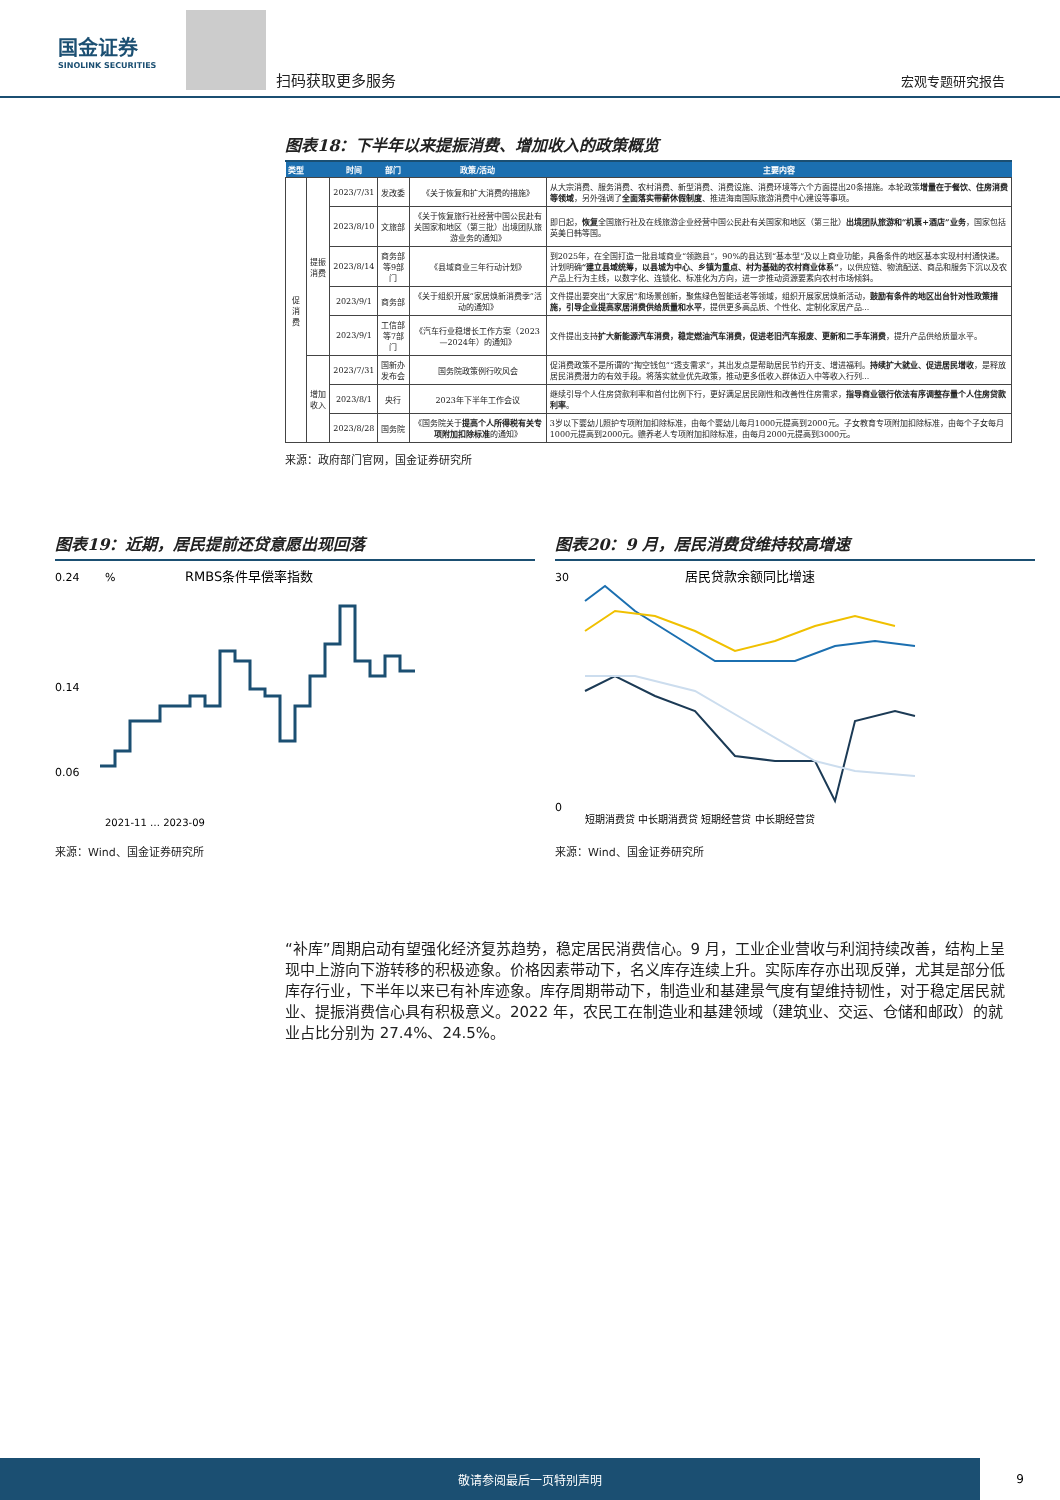国金证券
SINOLINK SECURITIES
扫码获取更多服务
宏观专题研究报告
图表18：下半年以来提振消费、增加收入的政策概览
| 类型 | | 时间 | 部门 | 政策/活动 | 主要内容 |
| --- | --- | --- | --- | --- | --- |
| 促消费 | 提振消费 | 2023/7/31 | 发改委 | 《关于恢复和扩大消费的措施》 | 从大宗消费、服务消费、农村消费、新型消费、消费设施、消费环境等六个方面提出20条措施。本轮政策 增量在于餐饮、住房消费等领域 ，另外强调了 全面落实带薪休假制度 、推进海南国际旅游消费中心建设等事项。 |
| | | 2023/8/10 | 文旅部 | 《关于恢复旅行社经营中国公民赴有关国家和地区（第三批）出境团队旅游业务的通知》 | 即日起， 恢复 全国旅行社及在线旅游企业经营中国公民赴有关国家和地区（第三批） 出境团队旅游和“机票+酒店”业务 ，国家包括英美日韩等国。 |
| | | 2023/8/14 | 商务部等9部门 | 《县域商业三年行动计划》 | 到2025年，在全国打造一批县域商业“领跑县”，90%的县达到“基本型”及以上商业功能，具备条件的地区基本实现村村通快递。计划明确 “建立县域统筹，以县城为中心、乡镇为重点、村为基础的农村商业体系” ，以供应链、物流配送、商品和服务下沉以及农产品上行为主线，以数字化、连锁化、标准化为方向，进一步推动资源要素向农村市场倾斜。 |
| | | 2023/9/1 | 商务部 | 《关于组织开展“家居焕新消费季”活动的通知》 | 文件提出要突出“大家居”和场景创新，聚焦绿色智能适老等领域，组织开展家居焕新活动， 鼓励有条件的地区出台针对性政策措施，引导企业提高家居消费供给质量和水平 ，提供更多高品质、个性化、定制化家居产品... |
| | | 2023/9/1 | 工信部等7部门 | 《汽车行业稳增长工作方案（2023—2024年）的通知》 | 文件提出支持 扩大新能源汽车消费，稳定燃油汽车消费，促进老旧汽车报废、更新和二手车消费 ，提升产品供给质量水平。 |
| | 增加收入 | 2023/7/31 | 国新办发布会 | 国务院政策例行吹风会 | 促消费政策不是所谓的“掏空钱包”“透支需求”，其出发点是帮助居民节约开支、增进福利。 持续扩大就业、促进居民增收 ，是释放居民消费潜力的有效手段。将落实就业优先政策，推动更多低收入群体迈入中等收入行列... |
| | | 2023/8/1 | 央行 | 2023年下半年工作会议 | 继续引导个人住房贷款利率和首付比例下行，更好满足居民刚性和改善性住房需求， 指导商业银行依法有序调整存量个人住房贷款利率 。 |
| | | 2023/8/28 | 国务院 | 《国务院关于 提高个人所得税有关专项附加扣除标准 的通知》 | 3岁以下婴幼儿照护专项附加扣除标准，由每个婴幼儿每月1000元提高到2000元。子女教育专项附加扣除标准，由每个子女每月1000元提高到2000元。赡养老人专项附加扣除标准，由每月2000元提高到3000元。 |
来源：政府部门官网，国金证券研究所
图表19：近期，居民提前还贷意愿出现回落
RMBS条件早偿率指数
%
0.24
0.14
0.06
2021-11 … 2023-09
来源：Wind、国金证券研究所
图表20：9 月，居民消费贷维持较高增速
居民贷款余额同比增速
30
0
短期消费贷 中长期消费贷 短期经营贷 中长期经营贷
来源：Wind、国金证券研究所
“补库”周期启动有望强化经济复苏趋势，稳定居民消费信心。9 月，工业企业营收与利润持续改善，结构上呈现中上游向下游转移的积极迹象。价格因素带动下，名义库存连续上升。实际库存亦出现反弹，尤其是部分低库存行业，下半年以来已有补库迹象。库存周期带动下，制造业和基建景气度有望维持韧性，对于稳定居民就业、提振消费信心具有积极意义。2022 年，农民工在制造业和基建领域（建筑业、交运、仓储和邮政）的就业占比分别为 27.4%、24.5%。
敬请参阅最后一页特别声明
9